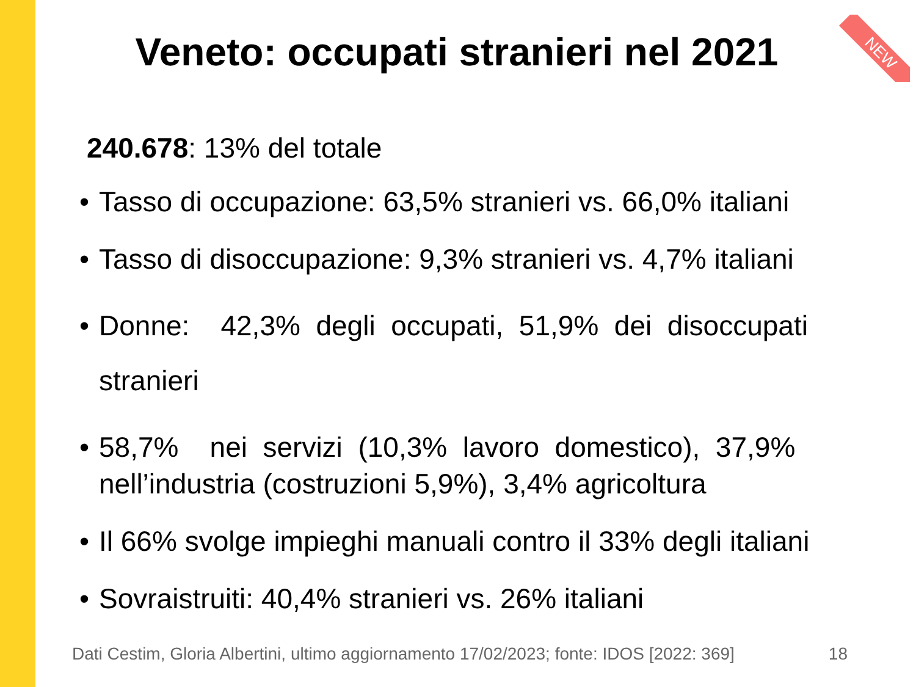NEW
Veneto: occupati stranieri nel 2021
240.678: 13% del totale
• Tasso di occupazione: 63,5% stranieri vs. 66,0% italiani
• Tasso di disoccupazione: 9,3% stranieri vs. 4,7% italiani
• Donne: 42,3% degli occupati, 51,9% dei disoccupati stranieri
• 58,7% nei servizi (10,3% lavoro domestico), 37,9% nell’industria (costruzioni 5,9%), 3,4% agricoltura
• Il 66% svolge impieghi manuali contro il 33% degli italiani
• Sovraistruiti: 40,4% stranieri vs. 26% italiani
Dati Cestim, Gloria Albertini, ultimo aggiornamento 17/02/2023; fonte: IDOS [2022: 369] 18